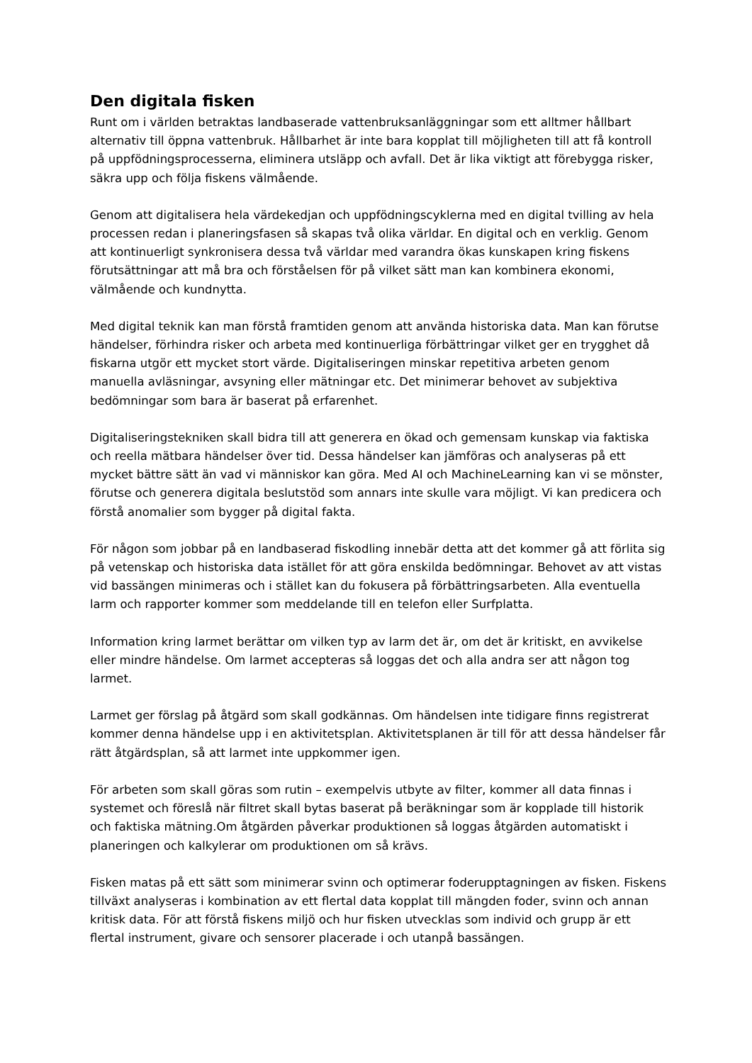Den digitala fisken
Runt om i världen betraktas landbaserade vattenbruksanläggningar som ett alltmer hållbart alternativ till öppna vattenbruk. Hållbarhet är inte bara kopplat till möjligheten till att få kontroll på uppfödningsprocesserna, eliminera utsläpp och avfall. Det är lika viktigt att förebygga risker, säkra upp och följa fiskens välmående.
Genom att digitalisera hela värdekedjan och uppfödningscyklerna med en digital tvilling av hela processen redan i planeringsfasen så skapas två olika världar. En digital och en verklig. Genom att kontinuerligt synkronisera dessa två världar med varandra ökas kunskapen kring fiskens förutsättningar att må bra och förståelsen för på vilket sätt man kan kombinera ekonomi, välmående och kundnytta.
Med digital teknik kan man förstå framtiden genom att använda historiska data. Man kan förutse händelser, förhindra risker och arbeta med kontinuerliga förbättringar vilket ger en trygghet då fiskarna utgör ett mycket stort värde. Digitaliseringen minskar repetitiva arbeten genom manuella avläsningar, avsyning eller mätningar etc. Det minimerar behovet av subjektiva bedömningar som bara är baserat på erfarenhet.
Digitaliseringstekniken skall bidra till att generera en ökad och gemensam kunskap via faktiska och reella mätbara händelser över tid. Dessa händelser kan jämföras och analyseras på ett mycket bättre sätt än vad vi människor kan göra. Med AI och MachineLearning kan vi se mönster, förutse och generera digitala beslutstöd som annars inte skulle vara möjligt. Vi kan predicera och förstå anomalier som bygger på digital fakta.
För någon som jobbar på en landbaserad fiskodling innebär detta att det kommer gå att förlita sig på vetenskap och historiska data istället för att göra enskilda bedömningar. Behovet av att vistas vid bassängen minimeras och i stället kan du fokusera på förbättringsarbeten. Alla eventuella larm och rapporter kommer som meddelande till en telefon eller Surfplatta.
Information kring larmet berättar om vilken typ av larm det är, om det är kritiskt, en avvikelse eller mindre händelse. Om larmet accepteras så loggas det och alla andra ser att någon tog larmet.
Larmet ger förslag på åtgärd som skall godkännas. Om händelsen inte tidigare finns registrerat kommer denna händelse upp i en aktivitetsplan. Aktivitetsplanen är till för att dessa händelser får rätt åtgärdsplan, så att larmet inte uppkommer igen.
För arbeten som skall göras som rutin – exempelvis utbyte av filter, kommer all data finnas i systemet och föreslå när filtret skall bytas baserat på beräkningar som är kopplade till historik och faktiska mätning.Om åtgärden påverkar produktionen så loggas åtgärden automatiskt i planeringen och kalkylerar om produktionen om så krävs.
Fisken matas på ett sätt som minimerar svinn och optimerar foderupptagningen av fisken. Fiskens tillväxt analyseras i kombination av ett flertal data kopplat till mängden foder, svinn och annan kritisk data. För att förstå fiskens miljö och hur fisken utvecklas som individ och grupp är ett flertal instrument, givare och sensorer placerade i och utanpå bassängen.